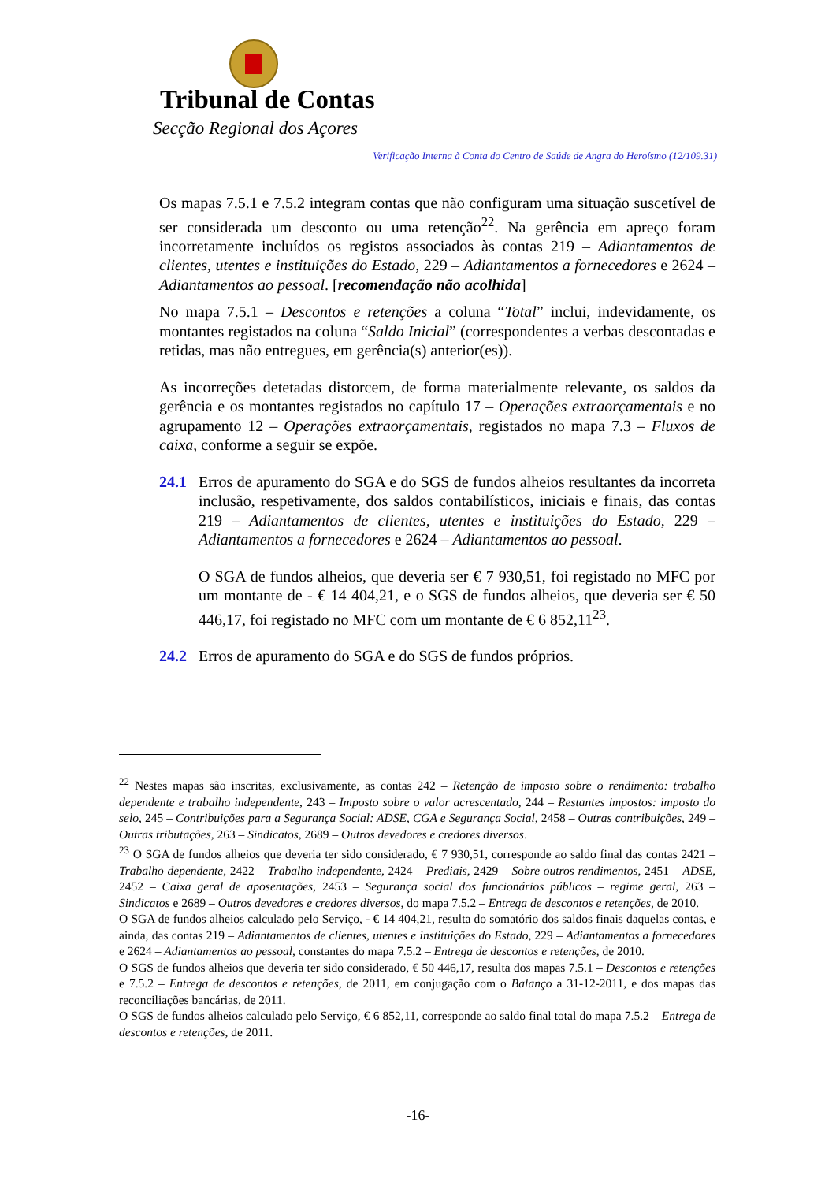Tribunal de Contas
Secção Regional dos Açores
Verificação Interna à Conta do Centro de Saúde de Angra do Heroísmo (12/109.31)
Os mapas 7.5.1 e 7.5.2 integram contas que não configuram uma situação suscetível de ser considerada um desconto ou uma retenção<sup>22</sup>. Na gerência em apreço foram incorretamente incluídos os registos associados às contas 219 – Adiantamentos de clientes, utentes e instituições do Estado, 229 – Adiantamentos a fornecedores e 2624 – Adiantamentos ao pessoal. [recomendação não acolhida]
No mapa 7.5.1 – Descontos e retenções a coluna “Total” inclui, indevidamente, os montantes registados na coluna “Saldo Inicial” (correspondentes a verbas descontadas e retidas, mas não entregues, em gerência(s) anterior(es)).
As incorreções detetadas distorcem, de forma materialmente relevante, os saldos da gerência e os montantes registados no capítulo 17 – Operações extraorçamentais e no agrupamento 12 – Operações extraorçamentais, registados no mapa 7.3 – Fluxos de caixa, conforme a seguir se expõe.
24.1
Erros de apuramento do SGA e do SGS de fundos alheios resultantes da incorreta inclusão, respetivamente, dos saldos contabilísticos, iniciais e finais, das contas 219 – Adiantamentos de clientes, utentes e instituições do Estado, 229 – Adiantamentos a fornecedores e 2624 – Adiantamentos ao pessoal.
O SGA de fundos alheios, que deveria ser € 7 930,51, foi registado no MFC por um montante de - € 14 404,21, e o SGS de fundos alheios, que deveria ser € 50 446,17, foi registado no MFC com um montante de € 6 852,11<sup>23</sup>.
24.2
Erros de apuramento do SGA e do SGS de fundos próprios.
<sup>22</sup> Nestes mapas são inscritas, exclusivamente, as contas 242 – Retenção de imposto sobre o rendimento: trabalho dependente e trabalho independente, 243 – Imposto sobre o valor acrescentado, 244 – Restantes impostos: imposto do selo, 245 – Contribuições para a Segurança Social: ADSE, CGA e Segurança Social, 2458 – Outras contribuições, 249 – Outras tributações, 263 – Sindicatos, 2689 – Outros devedores e credores diversos.
<sup>23</sup> O SGA de fundos alheios que deveria ter sido considerado, € 7 930,51, corresponde ao saldo final das contas 2421 – Trabalho dependente, 2422 – Trabalho independente, 2424 – Prediais, 2429 – Sobre outros rendimentos, 2451 – ADSE, 2452 – Caixa geral de aposentações, 2453 – Segurança social dos funcionários públicos – regime geral, 263 – Sindicatos e 2689 – Outros devedores e credores diversos, do mapa 7.5.2 – Entrega de descontos e retenções, de 2010.
O SGA de fundos alheios calculado pelo Serviço, - € 14 404,21, resulta do somatório dos saldos finais daquelas contas, e ainda, das contas 219 – Adiantamentos de clientes, utentes e instituições do Estado, 229 – Adiantamentos a fornecedores e 2624 – Adiantamentos ao pessoal, constantes do mapa 7.5.2 – Entrega de descontos e retenções, de 2010.
O SGS de fundos alheios que deveria ter sido considerado, € 50 446,17, resulta dos mapas 7.5.1 – Descontos e retenções e 7.5.2 – Entrega de descontos e retenções, de 2011, em conjugação com o Balanço a 31-12-2011, e dos mapas das reconciliações bancárias, de 2011.
O SGS de fundos alheios calculado pelo Serviço, € 6 852,11, corresponde ao saldo final total do mapa 7.5.2 – Entrega de descontos e retenções, de 2011.
-16-